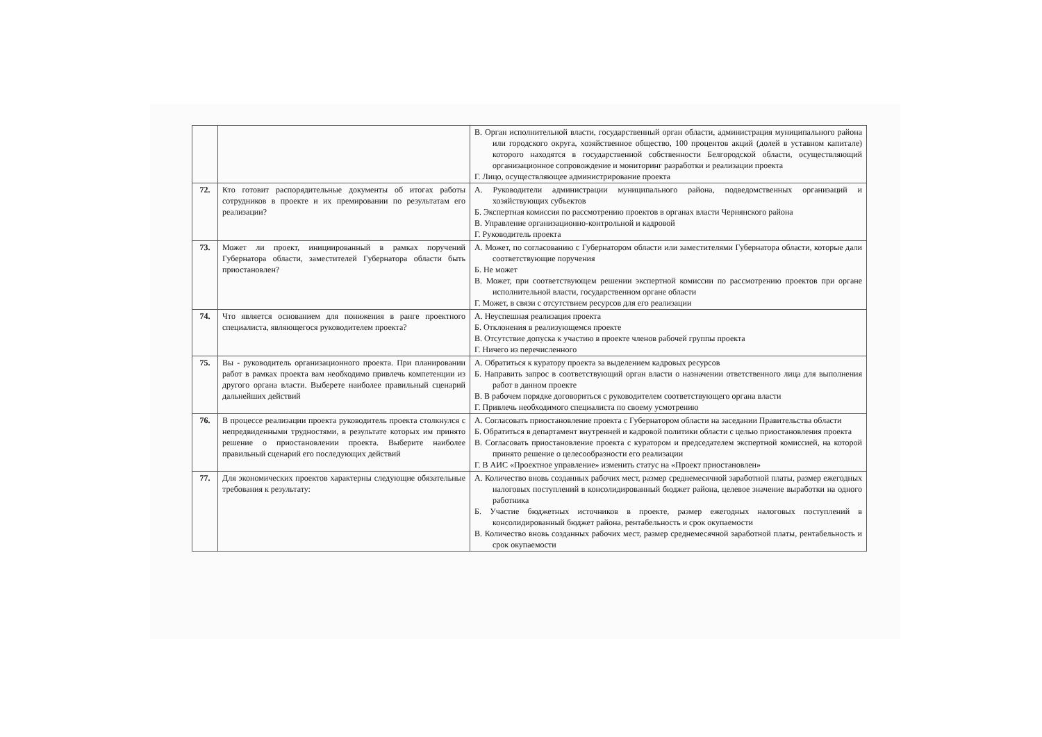| | | В. Орган исполнительной власти, государственный орган области, администрация муниципального района или городского округа, хозяйственное общество, 100 процентов акций (долей в уставном капитале) которого находятся в государственной собственности Белгородской области, осуществляющий организационное сопровождение и мониторинг разработки и реализации проекта Г. Лицо, осуществляющее администрирование проекта |
| 72. | Кто готовит распорядительные документы об итогах работы сотрудников в проекте и их премировании по результатам его реализации? | А. Руководители администрации муниципального района, подведомственных организаций и хозяйствующих субъектов Б. Экспертная комиссия по рассмотрению проектов в органах власти Чернянского района В. Управление организационно-контрольной и кадровой Г. Руководитель проекта |
| 73. | Может ли проект, инициированный в рамках поручений Губернатора области, заместителей Губернатора области быть приостановлен? | А. Может, по согласованию с Губернатором области или заместителями Губернатора области, которые дали соответствующие поручения Б. Не может В. Может, при соответствующем решении экспертной комиссии по рассмотрению проектов при органе исполнительной власти, государственном органе области Г. Может, в связи с отсутствием ресурсов для его реализации |
| 74. | Что является основанием для понижения в ранге проектного специалиста, являющегося руководителем проекта? | А. Неуспешная реализация проекта Б. Отклонения в реализующемся проекте В. Отсутствие допуска к участию в проекте членов рабочей группы проекта Г. Ничего из перечисленного |
| 75. | Вы - руководитель организационного проекта. При планировании работ в рамках проекта вам необходимо привлечь компетенции из другого органа власти. Выберете наиболее правильный сценарий дальнейших действий | А. Обратиться к куратору проекта за выделением кадровых ресурсов Б. Направить запрос в соответствующий орган власти о назначении ответственного лица для выполнения работ в данном проекте В. В рабочем порядке договориться с руководителем соответствующего органа власти Г. Привлечь необходимого специалиста по своему усмотрению |
| 76. | В процессе реализации проекта руководитель проекта столкнулся с непредвиденными трудностями, в результате которых им принято решение о приостановлении проекта. Выберите наиболее правильный сценарий его последующих действий | А. Согласовать приостановление проекта с Губернатором области на заседании Правительства области Б. Обратиться в департамент внутренней и кадровой политики области с целью приостановления проекта В. Согласовать приостановление проекта с куратором и председателем экспертной комиссией, на которой принято решение о целесообразности его реализации Г. В АИС «Проектное управление» изменить статус на «Проект приостановлен» |
| 77. | Для экономических проектов характерны следующие обязательные требования к результату: | А. Количество вновь созданных рабочих мест, размер среднемесячной заработной платы, размер ежегодных налоговых поступлений в консолидированный бюджет района, целевое значение выработки на одного работника Б. Участие бюджетных источников в проекте, размер ежегодных налоговых поступлений в консолидированный бюджет района, рентабельность и срок окупаемости В. Количество вновь созданных рабочих мест, размер среднемесячной заработной платы, рентабельность и срок окупаемости |